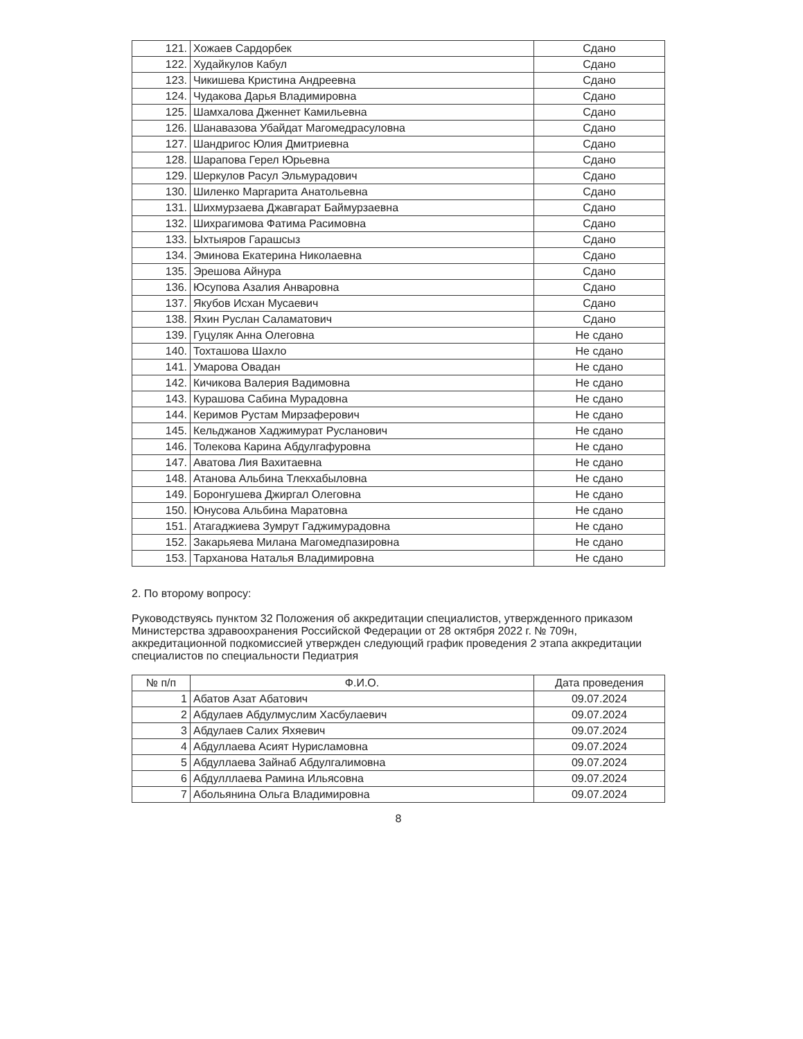| 121. | Хожаев Сардорбек | Сдано |
| 122. | Худайкулов Кабул | Сдано |
| 123. | Чикишева Кристина Андреевна | Сдано |
| 124. | Чудакова Дарья Владимировна | Сдано |
| 125. | Шамхалова Дженнет Камильевна | Сдано |
| 126. | Шанавазова Убайдат Магомедрасуловна | Сдано |
| 127. | Шандригос Юлия Дмитриевна | Сдано |
| 128. | Шарапова Герел Юрьевна | Сдано |
| 129. | Шеркулов Расул Эльмурадович | Сдано |
| 130. | Шиленко Маргарита Анатольевна | Сдано |
| 131. | Шихмурзаева Джавгарат Баймурзаевна | Сдано |
| 132. | Шихрагимова Фатима Расимовна | Сдано |
| 133. | Ыхтыяров Гарашсыз | Сдано |
| 134. | Эминова Екатерина Николаевна | Сдано |
| 135. | Эрешова Айнура | Сдано |
| 136. | Юсупова Азалия Анваровна | Сдано |
| 137. | Якубов Исхан Мусаевич | Сдано |
| 138. | Яхин Руслан Саламатович | Сдано |
| 139. | Гуцуляк Анна Олеговна | Не сдано |
| 140. | Тохташова Шахло | Не сдано |
| 141. | Умарова Овадан | Не сдано |
| 142. | Кичикова Валерия Вадимовна | Не сдано |
| 143. | Курашова Сабина Мурадовна | Не сдано |
| 144. | Керимов Рустам Мирзаферович | Не сдано |
| 145. | Кельджанов Хаджимурат Русланович | Не сдано |
| 146. | Толекова Карина Абдулгафуровна | Не сдано |
| 147. | Аватова Лия Вахитаевна | Не сдано |
| 148. | Атанова Альбина Тлекхабыловна | Не сдано |
| 149. | Боронгушева Джиргал Олеговна | Не сдано |
| 150. | Юнусова Альбина Маратовна | Не сдано |
| 151. | Атагаджиева Зумрут Гаджимурадовна | Не сдано |
| 152. | Закарьяева Милана Магомедпазировна | Не сдано |
| 153. | Тарханова Наталья Владимировна | Не сдано |
2. По второму вопросу:
Руководствуясь пунктом 32 Положения об аккредитации специалистов, утвержденного приказом Министерства здравоохранения Российской Федерации от 28 октября 2022 г. № 709н, аккредитационной подкомиссией утвержден следующий график проведения 2 этапа аккредитации специалистов по специальности Педиатрия
| № п/п | Ф.И.О. | Дата проведения |
| --- | --- | --- |
| 1 | Абатов Азат Абатович | 09.07.2024 |
| 2 | Абдулаев Абдулмуслим Хасбулаевич | 09.07.2024 |
| 3 | Абдулаев Салих Яхяевич | 09.07.2024 |
| 4 | Абдуллаева Асият Нурисламовна | 09.07.2024 |
| 5 | Абдуллаева Зайнаб Абдулгалимовна | 09.07.2024 |
| 6 | Абдулллаева Рамина Ильясовна | 09.07.2024 |
| 7 | Абольянина Ольга Владимировна | 09.07.2024 |
8